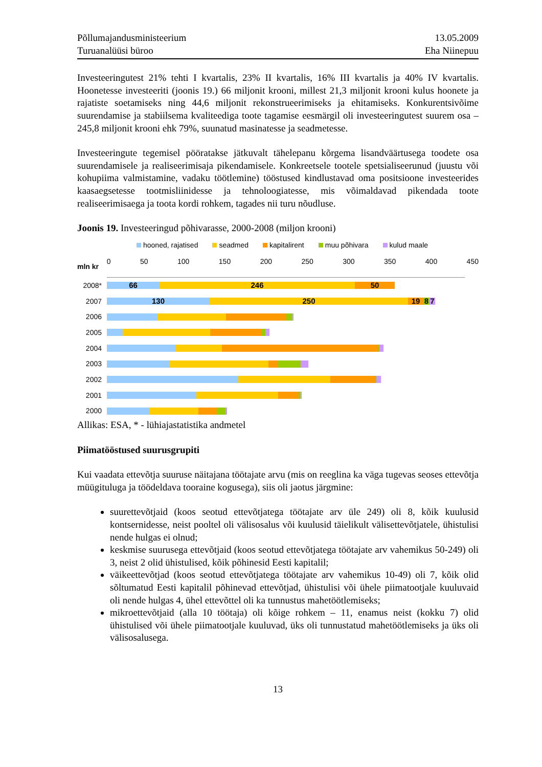Põllumajandusministeerium
Turuanalüüsi büroo
13.05.2009
Eha Niinepuu
Investeeringutest 21% tehti I kvartalis, 23% II kvartalis, 16% III kvartalis ja 40% IV kvartalis. Hoonetesse investeeriti (joonis 19.) 66 miljonit krooni, millest 21,3 miljonit krooni kulus hoonete ja rajatiste soetamiseks ning 44,6 miljonit rekonstrueerimiseks ja ehitamiseks. Konkurentsivõime suurendamise ja stabiilsema kvaliteediga toote tagamise eesmärgil oli investeeringutest suurem osa – 245,8 miljonit krooni ehk 79%, suunatud masinatesse ja seadmetesse.
Investeeringute tegemisel pööratakse jätkuvalt tähelepanu kõrgema lisandväärtusega toodete osa suurendamisele ja realiseerimisaja pikendamisele. Konkreetsele tootele spetsialiseerunud (juustu või kohupiima valmistamine, vadaku töötlemine) tööstused kindlustavad oma positsioone investeerides kaasaegsetesse tootmisliinidesse ja tehnoloogiatesse, mis võimaldavad pikendada toote realiseerimisaega ja toota kordi rohkem, tagades nii turu nõudluse.
Joonis 19. Investeeringud põhivarasse, 2000-2008 (miljon krooni)
hooned, rajatised seadmed kapitalirent muu põhivara kulud maale
mln kr
0 50 100 150 200 250 300 350 400 450
2008*
66 246 50
2007
130 250 19 8 7
2006
2005
2004
2003
2002
2001
2000
Allikas: ESA, * - lühiajastatistika andmetel
Piimatööstused suurusgrupiti
Kui vaadata ettevõtja suuruse näitajana töötajate arvu (mis on reeglina ka väga tugevas seoses ettevõtja müügituluga ja töödeldava tooraine kogusega), siis oli jaotus järgmine:
suurettevõtjaid (koos seotud ettevõtjatega töötajate arv üle 249) oli 8, kõik kuulusid kontsernidesse, neist pooltel oli välisosalus või kuulusid täielikult välisettevõtjatele, ühistulisi nende hulgas ei olnud;
keskmise suurusega ettevõtjaid (koos seotud ettevõtjatega töötajate arv vahemikus 50-249) oli 3, neist 2 olid ühistulised, kõik põhinesid Eesti kapitalil;
väikeettevõtjad (koos seotud ettevõtjatega töötajate arv vahemikus 10-49) oli 7, kõik olid sõltumatud Eesti kapitalil põhinevad ettevõtjad, ühistulisi või ühele piimatootjale kuuluvaid oli nende hulgas 4, ühel ettevõttel oli ka tunnustus mahetöötlemiseks;
mikroettevõtjaid (alla 10 töötaja) oli kõige rohkem – 11, enamus neist (kokku 7) olid ühistulised või ühele piimatootjale kuuluvad, üks oli tunnustatud mahetöötlemiseks ja üks oli välisosalusega.
13